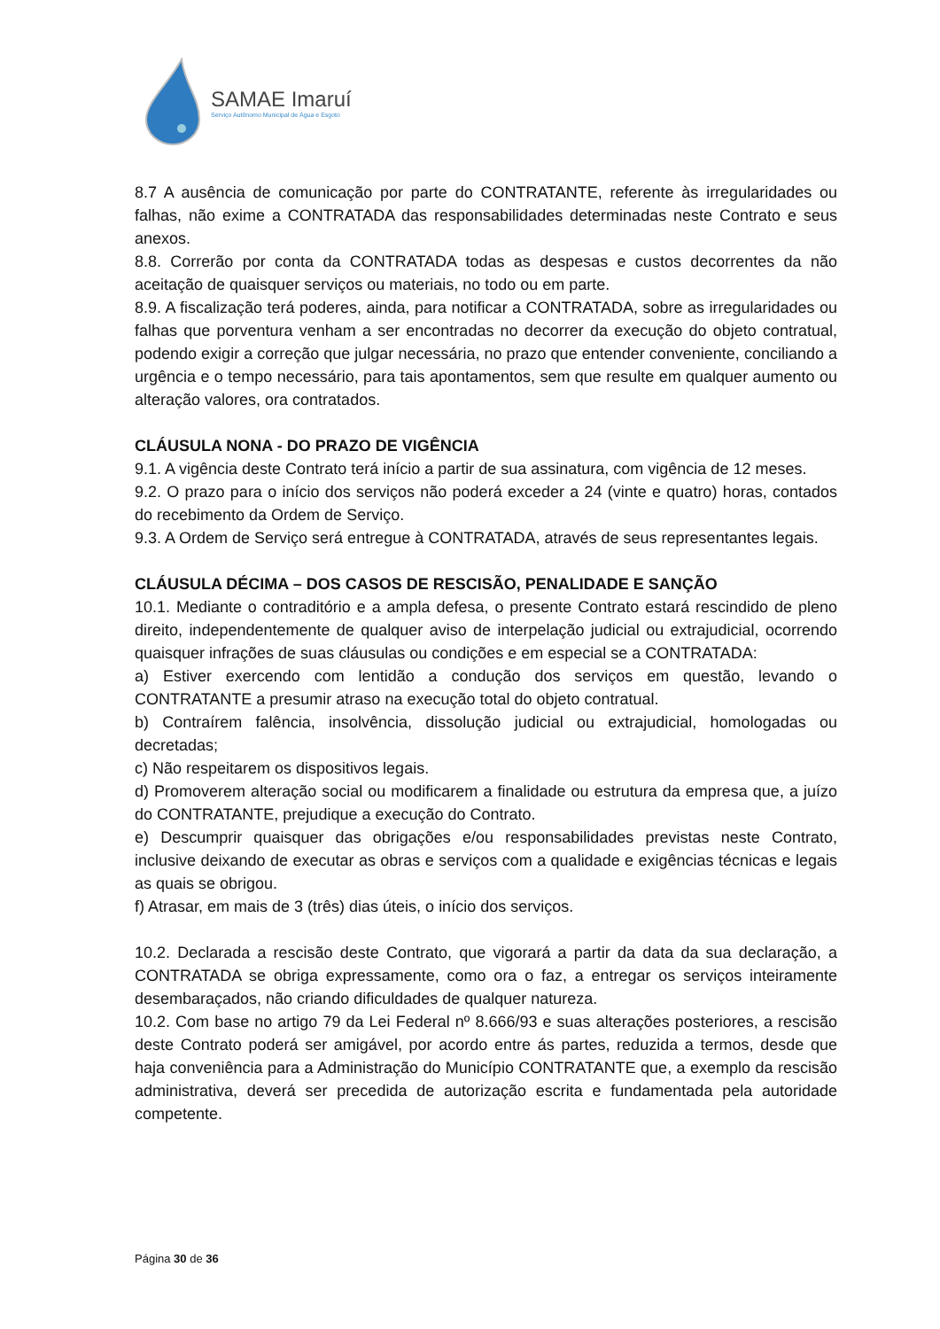SAMAE Imaruí
Serviço Autônomo Municipal de Água e Esgoto
8.7 A ausência de comunicação por parte do CONTRATANTE, referente às irregularidades ou falhas, não exime a CONTRATADA das responsabilidades determinadas neste Contrato e seus anexos.
8.8. Correrão por conta da CONTRATADA todas as despesas e custos decorrentes da não aceitação de quaisquer serviços ou materiais, no todo ou em parte.
8.9. A fiscalização terá poderes, ainda, para notificar a CONTRATADA, sobre as irregularidades ou falhas que porventura venham a ser encontradas no decorrer da execução do objeto contratual, podendo exigir a correção que julgar necessária, no prazo que entender conveniente, conciliando a urgência e o tempo necessário, para tais apontamentos, sem que resulte em qualquer aumento ou alteração valores, ora contratados.
CLÁUSULA NONA - DO PRAZO DE VIGÊNCIA
9.1. A vigência deste Contrato terá início a partir de sua assinatura, com vigência de 12 meses.
9.2. O prazo para o início dos serviços não poderá exceder a 24 (vinte e quatro) horas, contados do recebimento da Ordem de Serviço.
9.3. A Ordem de Serviço será entregue à CONTRATADA, através de seus representantes legais.
CLÁUSULA DÉCIMA – DOS CASOS DE RESCISÃO, PENALIDADE E SANÇÃO
10.1. Mediante o contraditório e a ampla defesa, o presente Contrato estará rescindido de pleno direito, independentemente de qualquer aviso de interpelação judicial ou extrajudicial, ocorrendo quaisquer infrações de suas cláusulas ou condições e em especial se a CONTRATADA:
a) Estiver exercendo com lentidão a condução dos serviços em questão, levando o CONTRATANTE a presumir atraso na execução total do objeto contratual.
b) Contraírem falência, insolvência, dissolução judicial ou extrajudicial, homologadas ou decretadas;
c) Não respeitarem os dispositivos legais.
d) Promoverem alteração social ou modificarem a finalidade ou estrutura da empresa que, a juízo do CONTRATANTE, prejudique a execução do Contrato.
e) Descumprir quaisquer das obrigações e/ou responsabilidades previstas neste Contrato, inclusive deixando de executar as obras e serviços com a qualidade e exigências técnicas e legais as quais se obrigou.
f) Atrasar, em mais de 3 (três) dias úteis, o início dos serviços.
10.2. Declarada a rescisão deste Contrato, que vigorará a partir da data da sua declaração, a CONTRATADA se obriga expressamente, como ora o faz, a entregar os serviços inteiramente desembaraçados, não criando dificuldades de qualquer natureza.
10.2. Com base no artigo 79 da Lei Federal nº 8.666/93 e suas alterações posteriores, a rescisão deste Contrato poderá ser amigável, por acordo entre ás partes, reduzida a termos, desde que haja conveniência para a Administração do Município CONTRATANTE que, a exemplo da rescisão administrativa, deverá ser precedida de autorização escrita e fundamentada pela autoridade competente.
Página 30 de 36